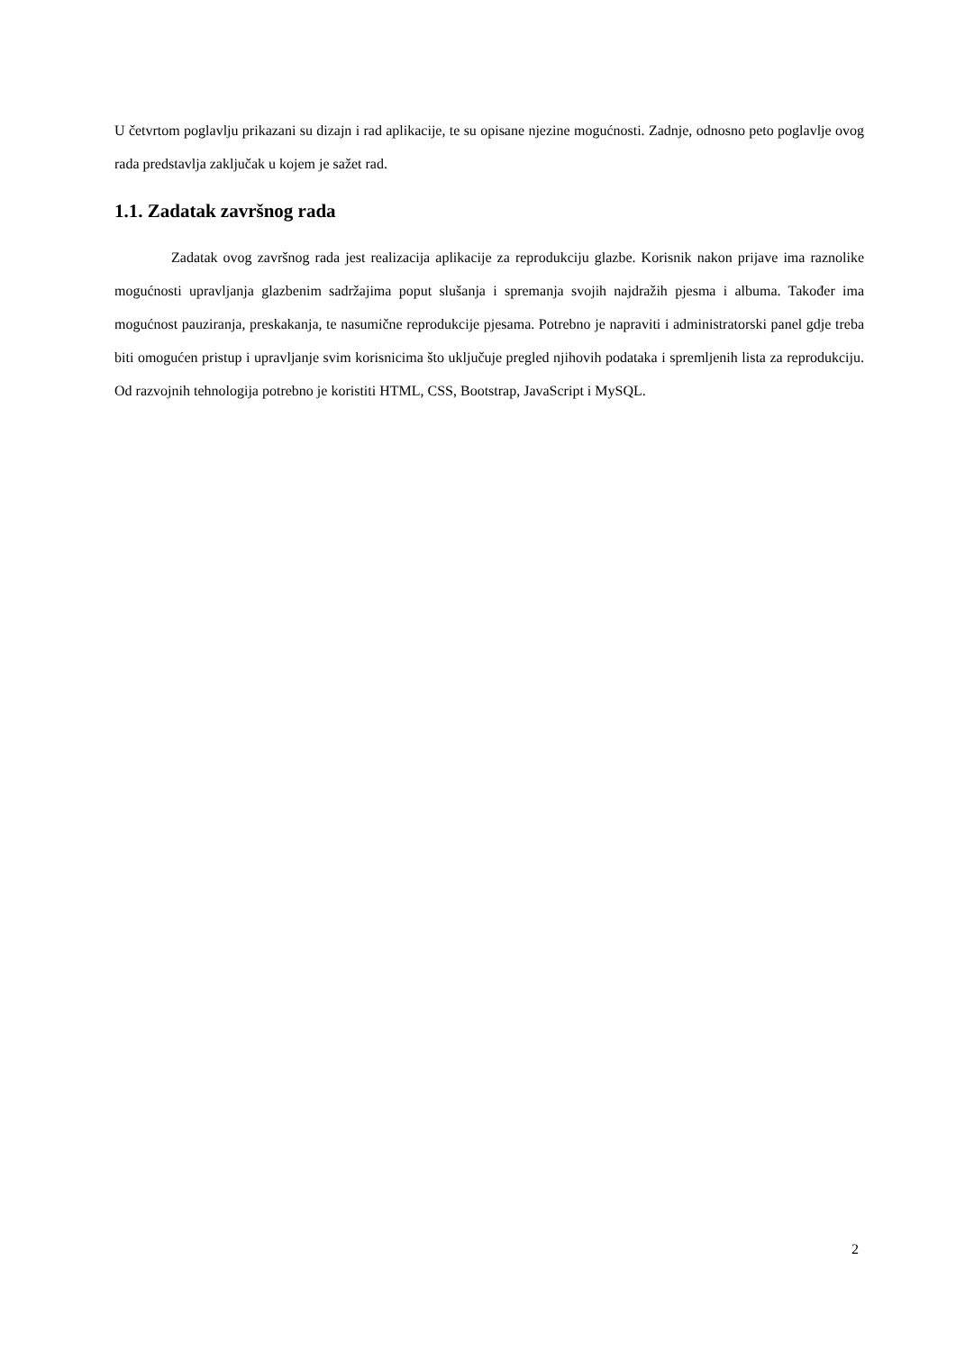U četvrtom poglavlju prikazani su dizajn i rad aplikacije, te su opisane njezine mogućnosti. Zadnje, odnosno peto poglavlje ovog rada predstavlja zaključak u kojem je sažet rad.
1.1. Zadatak završnog rada
Zadatak ovog završnog rada jest realizacija aplikacije za reprodukciju glazbe. Korisnik nakon prijave ima raznolike mogućnosti upravljanja glazbenim sadržajima poput slušanja i spremanja svojih najdražih pjesma i albuma. Također ima mogućnost pauziranja, preskakanja, te nasumične reprodukcije pjesama. Potrebno je napraviti i administratorski panel gdje treba biti omogućen pristup i upravljanje svim korisnicima što uključuje pregled njihovih podataka i spremljenih lista za reprodukciju. Od razvojnih tehnologija potrebno je koristiti HTML, CSS, Bootstrap, JavaScript i MySQL.
2